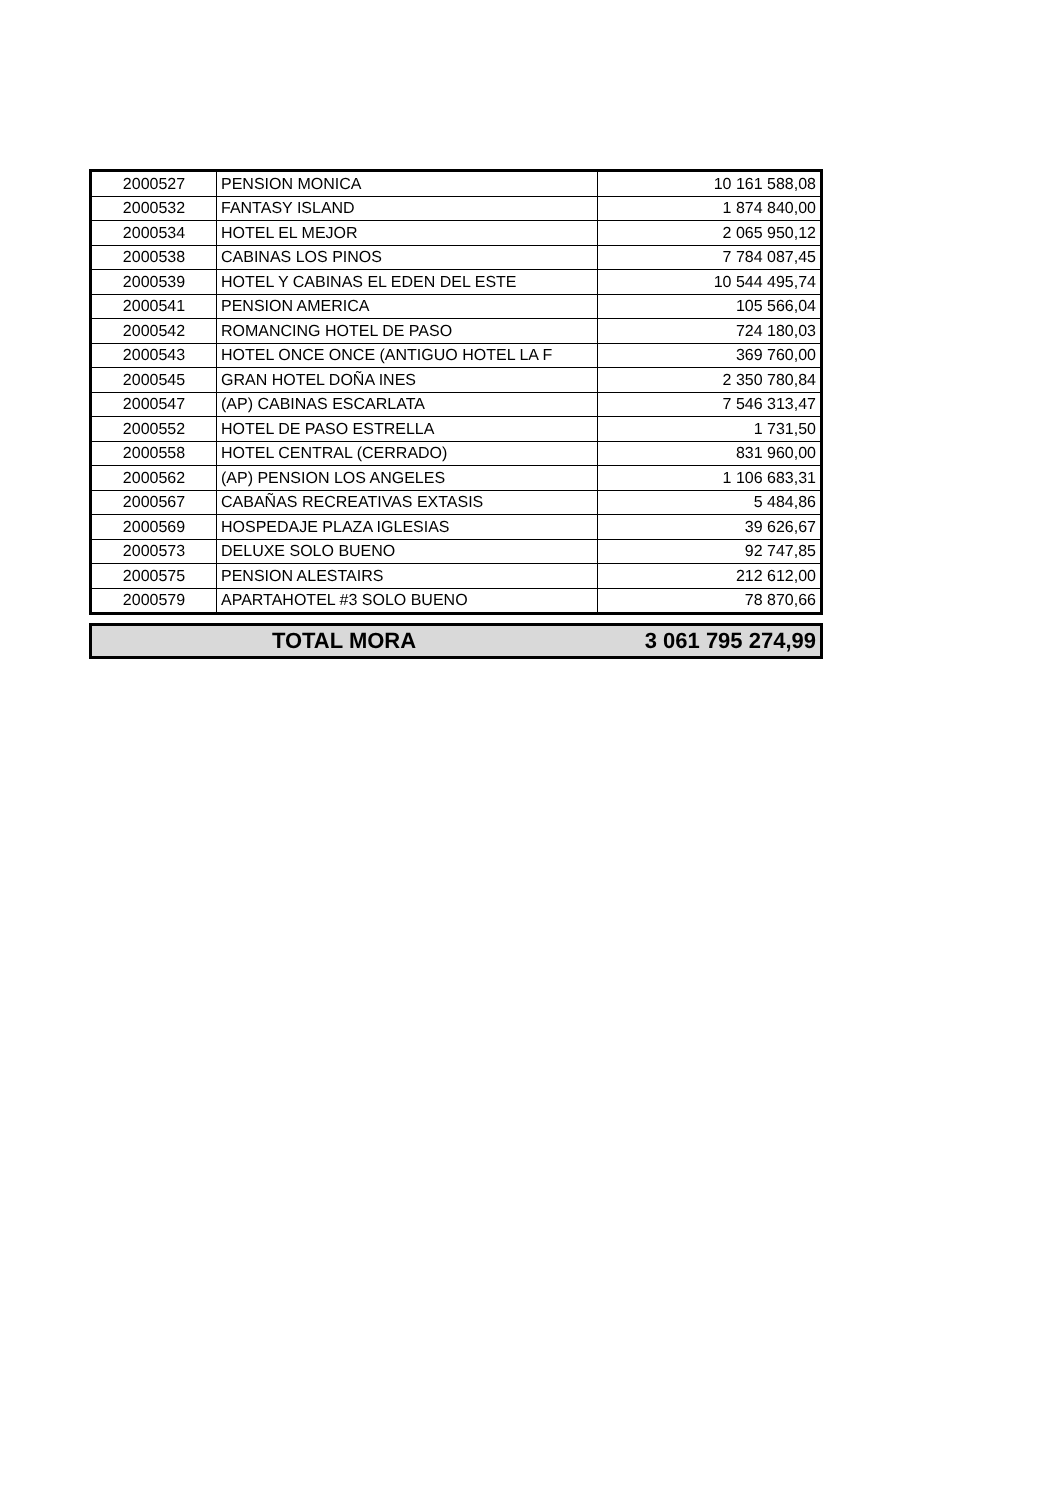| 2000527 | PENSION MONICA | 10 161 588,08 |
| 2000532 | FANTASY ISLAND | 1 874 840,00 |
| 2000534 | HOTEL EL MEJOR | 2 065 950,12 |
| 2000538 | CABINAS LOS PINOS | 7 784 087,45 |
| 2000539 | HOTEL Y CABINAS EL EDEN DEL ESTE | 10 544 495,74 |
| 2000541 | PENSION AMERICA | 105 566,04 |
| 2000542 | ROMANCING HOTEL DE PASO | 724 180,03 |
| 2000543 | HOTEL ONCE ONCE (ANTIGUO HOTEL LA F | 369 760,00 |
| 2000545 | GRAN HOTEL DOÑA INES | 2 350 780,84 |
| 2000547 | (AP) CABINAS ESCARLATA | 7 546 313,47 |
| 2000552 | HOTEL DE PASO ESTRELLA | 1 731,50 |
| 2000558 | HOTEL CENTRAL (CERRADO) | 831 960,00 |
| 2000562 | (AP) PENSION LOS ANGELES | 1 106 683,31 |
| 2000567 | CABAÑAS RECREATIVAS EXTASIS | 5 484,86 |
| 2000569 | HOSPEDAJE PLAZA IGLESIAS | 39 626,67 |
| 2000573 | DELUXE SOLO BUENO | 92 747,85 |
| 2000575 | PENSION ALESTAIRS | 212 612,00 |
| 2000579 | APARTAHOTEL #3 SOLO BUENO | 78 870,66 |
| TOTAL MORA | 3 061 795 274,99 |